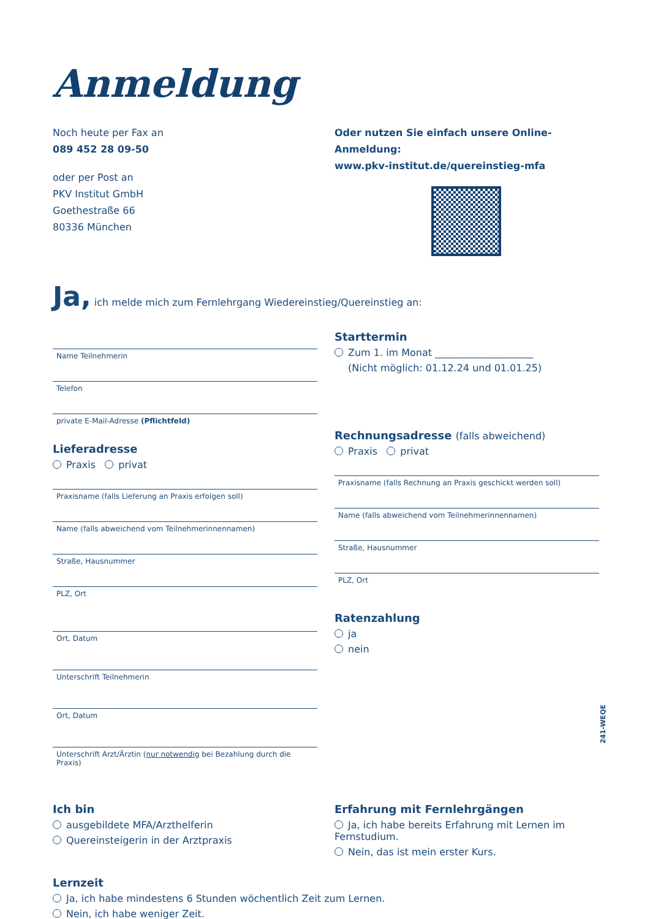Anmeldung
Noch heute per Fax an
089 452 28 09-50
oder per Post an
PKV Institut GmbH
Goethestraße 66
80336 München
Oder nutzen Sie einfach unsere Online-Anmeldung:
www.pkv-institut.de/quereinstieg-mfa
Ja, ich melde mich zum Fernlehrgang Wiedereinstieg/Quereinstieg an:
Name Teilnehmerin
Telefon
private E-Mail-Adresse (Pflichtfeld)
Lieferadresse
Praxis privat
Praxisname (falls Lieferung an Praxis erfolgen soll)
Name (falls abweichend vom Teilnehmerinnennamen)
Straße, Hausnummer
PLZ, Ort
Ort, Datum
Unterschrift Teilnehmerin
Ort, Datum
Unterschrift Arzt/Ärztin (nur notwendig bei Bezahlung durch die Praxis)
Starttermin
Zum 1. im Monat ____________________
(Nicht möglich: 01.12.24 und 01.01.25)
Rechnungsadresse (falls abweichend)
Praxis privat
Praxisname (falls Rechnung an Praxis geschickt werden soll)
Name (falls abweichend vom Teilnehmerinnennamen)
Straße, Hausnummer
PLZ, Ort
Ratenzahlung
ja
nein
Ich bin
ausgebildete MFA/Arzthelferin
Quereinsteigerin in der Arztpraxis
Erfahrung mit Fernlehrgängen
Ja, ich habe bereits Erfahrung mit Lernen im Fernstudium.
Nein, das ist mein erster Kurs.
Lernzeit
Ja, ich habe mindestens 6 Stunden wöchentlich Zeit zum Lernen.
Nein, ich habe weniger Zeit.
241-WEQE